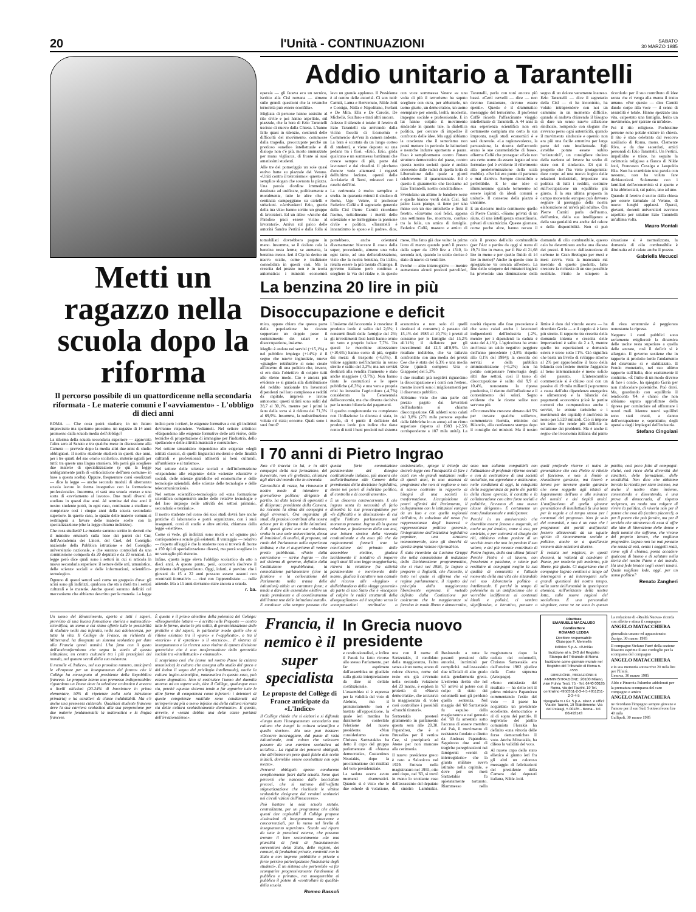20
l'Unità - CONTINUAZIONI
SABATO
30 MARZO 1985
Metti un ragazzo nella scuola dopo la riforma
Il percorso possibile di un quattordicenne nella secondaria riformata - Le materie comuni e l'«avviamento» - L'obbligo di dieci anni
ROMA — Che cosa potrà studiare, in un futuro imprecisato ma speriamo prossimo, un ragazzo di 14 anni promosso dalla scuola media dell'obbligo?
La riforma della scuola secondaria superiore — approvata l'altra sera al Senato e tra qualche mese in discussione alla Camera — prevede dopo la media altri due anni di studio obbligatori. Il nostro studente studierà in questi due anni, per i tre quarti del suo orario scolastico, materie uguali per tutti: tra queste una lingua straniera. Ma potrà già scegliere due materie di specializzazione (e qui la legge ambiguamente parla di «articolazione dell'area comune» in base a questa scelta). Oppure, frequentare corsi «realizzati — dice la legge — anche secondo moduli di alternanza scuola lavoro in forma integrativa con la formazione professionale». Insomma, ci sarà una scuola «vera» e una sorta di «avviamento al lavoro». Due modi diversi di studiare in questi due anni. Al termine del due anni il nostro studente potrà, in ogni caso, continuare a studiare e completare così i cinque anni della scuola secondaria superiore. In questo caso, lo spazio delle materie comuni si restringerà a favore delle materie scelte con la specializzazione (che la legge chiama indirizzo).
Che cosa studierà? Le materie saranno scritte in decreti che il ministro emanerà sulla base dei pareri del Cnr, dell'Accademia dei Lincei, del Cnel, del Consiglio nazionale della Pubblica istruzione e del Consiglio universitario nazionale, e che saranno controllati da una commissione composta da 20 deputati e da 20 senatori. La legge però dice quali sono i settori in cui si articola la nuova secondaria superiore: il settore delle arti, umanistico, delle scienze sociali e delle informazioni, scientifico-tecnologico.
Ognuno di questi settori sarà come un grappolo d'uva: gli acini sono gli indirizzi, qualcosa che sta a metà tra i settori culturali e le materie. Anche questi saranno definiti col meccanismo che abbiamo descritto per le materie. La legge indica però i criteri, le esigenze formative a cui gli indirizzi dovranno rispondere. Vediamoli. Nel settore artistico: «Rispondono alle esigenze formative delle arti visive, delle tecniche di progettazione di immagine per l'industria, dello spettacolo e delle attività musicali e coreutiche».
Nel settore umanistico rispondono alle esigenze «degli istituti classici, di quelli linguistici moderni e delle finalità culturali e professionali attinenti ai beni culturali, all'ambiente e al turismo».
Nel settore delle scienze sociali e dell'informazione «rispondono alle esigenze» delle «scienze educative e sociali, delle scienze giuridiche ed economiche e delle tecnologie aziendali, delle scienze delle tecnologie e delle telecomunicazioni».
Nel settore scientifico-tecnologico ad «una formazione scientifica comprensiva anche delle relative tecnologie e del loro impiego nelle attività dei settori primario, secondario e terziario».
Il nostro studente nel corso dei suoi studi dovrà fare anche pratiche di laboratorio e potrà organizzare, con i suoi insegnanti, corsi di studio e altre attività, chiamate dalla legge «elettive».
Come si vede, gli indirizzi sono molti e ad ognuno può corrispondere a scuole già esistenti. Il vantaggio — relativo — rispetto all'oggi è che lo studente non si troverà di fronte a 150 tipi di specializzazione diversi, ma potrà scegliere in un ventaglio più ristretto.
Infine, questa legge eleva l'obbligo scolastico da otto a dieci anni. A questo punto, però, occorrerà risolvere il problema dell'apprendistato. Oggi, infatti, è previsto che i giovani da 15 a 22 anni possano essere assunti con «contratti formativi» — cioè con l'apprendistato — nelle aziende. Ma a 15 anni dovranno stare ancora a scuola.
r. ba.
Addio unitario a Tarantelli
operaia — gli faceva eco un tecnico, iscritto alla Cisl romana — almeno sulle grandi questioni che la revanche terrorista può essere sconfitta».
Migliaia di persone hanno assistito al rito civile e poi hanno aspettato, sul piazzale, che la bara di Ezio Tarantelli uscisse di nuovo dalla Chiesa. L'hanno fatto quasi in silenzio, coscienti delle difficoltà del movimento, commosse dalla tragedia, preoccupate perché un prezioso «anello» intellettuale e di dialogo non c'è più, morto ammazzato per mano vigliacca, di fronte ai suoi amatissimi studenti.
Alle tre del pomeriggio un sole quasi estivo batte su piazzale del Verano. «Uniti contro il terrorismo»: questo è il semplice slogan che sovrasta la piazza. Una parola d'ordine immediata destinata ad unificare, politicamente e moralmente, tutte le altre che a centinaia campeggiano su cartelli e striscioni. «Arrivederci Ezio, grazie della tua vita» hanno scritto un gruppo di lavoratori. Ed un altro: «Anche dal Paradiso puoi essere vicino al lavoratori». Arriva sul palco delle autorità Sandro Pertini e dalla folla si leva un grande applauso. Il Presidente è al centro delle autorità. Ci son tutti: Carniti, Lama e Benvenuto, Nilde Jotti e Cossiga, Natta e Napolitano, Forlani e De Mita, Ella e De Carolis, De Michelis, Scalfaro e tanti altri ancora.
Adesso il silenzio è totale: il feretro di Ezio Tarantelli sta arrivando dalla vicina facoltà di Economia e Commercio dov'era la camera ardente. La bara è scortata da un lungo corteo di studenti, e viene deposta su una pedana tra i fiori. «Ezio, Ezio, grida qualcuno e un sommesso battimani che cresce sempre di più, parte dai lavoratori e dai cittadini. Il picchetto d'onore vede alternarsi i ragazzi dell'ultima lezione, operai delle Acciaierie di Terni, minatori con i caschi dell'Eni.
La cerimonia è molto semplice e svelta. In quaranta minuti il sindaco di Roma, Ugo Vetere, il professor Federico Caffè e il segretario generale della Cisl Pierre Carniti ricordano l'uomo, sottolineano i meriti dello scienziato e ne tratteggiano la passione civile e politica. «Tarantelli è innanzitutto lo sposo e il padre», dice, con voce sommessa Vetere «e una volta di più il terrorismo ha saputo scegliere con cura, per abbatterlo, un uomo giusto, un democratico, un uomo esemplare per onestà, lealtà, modestia, impegno sociale e professionale. E in lui hanno colpito il movimento sindacale in quanto tale, la dialettica politica, per cercare di impedire il confronto delle idee. Ma oggi abbiamo la coscienza che il terrorismo non potrà mettere in pericolo le istituzioni e neanche indurre sgomento e paura. Esso è semplicemente contro l'intera struttura democratica del paese, contro questa nostra società quale è andata crescendo dalle radici di quella lotta di Liberazione della quale a giorni celebreremo il quarantennale. Ed è questo il giuramento che facciamo ad Ezio Tarantelli, nostro concittadino».
Sventolano un attimo le bandiere rosse e quelle bianco verdi della Cisl. Sul palco Luca piange, si tiene per una mano con un suo amichetto e fissa il feretro. «Eravamo così felici, appena una settimana fa», mormora, confuso tra la folla, un amico di famiglia. Federico Caffè, maestro e amico di Tarantelli, parla con toni ancora più bassi. «Certi cervelli — dice — non devono funzionare, devono essere spenti». Questo è il drammatico messaggio del terrorismo. Il professor Caffè ricorda l'affascinante viaggio intellettuale di Tarantelli. A 44 anni la sua esperienza scientifica non era certamente compiuta ma certo la sua impronta, negli studi economici è e sarà durevole. «La ragionevolezza, la persuasione, la ricerca dell'accordo erano le sue caratteristiche di base», afferma Caffè che prosegue: «Ezio non era certo uomo da essere legato ad una formula» (ed è evidente il riferimento alla predeterminazione della scala mobile). «Per lui era punto di partenza e mai d'arrivo. Sempre discutibile e perfettibile. E le sue idee ci illumineranno quando torneremo ad essere ispirati da ideali comuni e unitari». Il consenso della piazza è unanime.
E un discorso molto commosso quello di Pierre Carniti. «Siamo privati di un aiuto, di una intelligenza straordinaria, privati di un'amicizia. Queste giornate, come poche altre, hanno recato il segno di un dolore veramente inatteso. Ezio Tarantelli — dice il segretario della Cisl — ci ha incontrato, ha voluto intraprendere con noi un cammino in un momento difficile, quando si andava chiarendo il bisogno di dare un senso nuovo all'azione sindacale, rompendo con slogans che avevano perso ogni autenticità, quando il movimento sindacale e operaio non era più una facile attrattiva per larga parte del ceto intellettuale. Egli avrebbe potuto essere subito "un'autorità", un consigliere titolato della nazione ed invece ha scelto di stare con il sindacato. Di qui il progetto che l'ha visto protagonista: dare corpo ad una nuova logica delle relazioni industriali, impostare una politica di tutti i redditi, costruire sull'occupazione un equilibrio più giusto. E la sua ultima proposta in campo monetario europeo può davvero segnare il passaggio della nostra elaborazione ad un'età più adulta». Ora Pierre Carniti parla dell'uomo, dell'amico, della sua intelligenza e della sua genialità ma anche del calore e della disponibilità. Non si può ricordarlo per il suo contributo di idee senza che ci venga alla mente il tratto umano. «Per questo — dice Carniti dando corpo alla voce — il senso di assurdità è totale. Hanno spezzato una vita, calpestato una famiglia, ferito un movimento, per sparare su un'idea».
Poi il rito religioso. Pochissime persone sono potute entrare in chiesa. Il rito è stato celebrato dal vescovo ausiliario di Roma, mons. Clemente Riva, e da due sacerdoti, amici personali di Ezio Tarantelli. Un Pertini, impallidito e triste, ha seguito la cerimonia religiosa a fianco di Nilde Jotti, Francesco Cossiga e Leopoldo Elia. Non ha scambiato una parola con nessuno, non ha voluto fare dichiarazioni. Solamente con i familiari dell'economista si è aperto e li ha abbracciati, sul palco, uno ad uno.
Quando il feretro è uscito dalla chiesa per essere tumulato al Verano, di nuovo lunghi applausi. Operai, giovani, docenti universitari avevano aspettato per salutare Ezio Tarantelli un'ultima volta.
Mauro Montali
tomobilisti dovrebbero pagare in meno. Insomma, se il dollaro cala la benzina resta ferma; se aumenta, la benzina cresce. Ieri il Cip ha deciso un nuovo scatto, come è tradizione consolidata in questi casi. Ma la crescita del prezzo non è in teoria automatica: i ministri economici potrebbero, anche orientarsi diversamente: bloccare il costo della super, procedendo, almeno una volta ogni tanto, ad una defiscalizzazione, visto che la nostra benzina, fra l'altro, risulta essere la più tassata d'Europa. Il governo italiano però continua a scegliere la via del rialzo e, in questo mese, l'ha fatto già due volte: la prima l'otto di marzo quando portò il prezzo della super da 1290 lire a 1310, la seconda ieri, quando lo scatto deciso è stato di nuovo di venti lire.
Perché — altro interrogativo — mentre aumentano alcuni prodotti petroliferi, cala il prezzo dell'olio combustibile (per l'Atz a partire da oggi si tratta di 19,71 lire in meno, per il Btz di 21,68 lire in meno e per quello fluido di 14 lire in meno)? Anche in questo caso la spiegazione va cercata all'estero. La fine dello sciopero dei minatori inglesi ha provocato una diminuzione della domanda di olio combustibile, questo calo ha determinato anche una discesa dei prezzi. Il blocco dell'estrazione di carbone in Gran Bretagna per mesi e mesi aveva, vista la mancanza sul mercato di questo prodotto, fatto crescere la richiesta di un suo possibile sostituto. Finito lo sciopero la situazione si è normalizzata, la domanda di olio combustibile è diminuita ed è calato anche il prezzo.
Gabriella Mecucci
La benzina 20 lire in più
Disoccupazione e deficit
mico, appare chiaro che questa parte della popolazione ha dovuto sopportare un doppio peso: il contenimento dei salari e la disoccupazione, insieme.
Meglio è andata nei servizi (+15,1%) e nel pubblico impiego (+14%): è il segno che nuove ingiustizie, nuove «giungle» retributive si sono create all'interno di una politica che, invece, si era data l'obiettivo di colpire tutti allo stesso modo. Ciò è ancora più evidente se si guarda alla distribuzione del reddito nazionale tra lavoratori dipendenti nel loro complesso e redditi da capitale, impresa e lavoro autonomo: questi ultimi sono saliti dal 28,7 al 30,1%, mentre per i primi la fetta della torta si è ridotta dal 71,3% al 69,9%. Insomma, la redistribuzione voluta c'è stata; eccome. Quali sono i suoi frutti?
L'insieme dell'economia è cresciuta: il prodotto lordo è salito del 2,6%; i consumi finali delle famiglie del 2%; gli investimenti fissi lordi hanno avuto un vero e proprio balzo: 7,7%. Tra questi le macchine attrezzature (+10,6%) hanno corso di più, seguite dai mezzi di trasporto (+6,6%). Il valore aggiunto nell'industria in senso stretto è salito del 3,3%; ma nei servizi destinati alla vendita l'aumento è stato anche maggiore (+3,7%). Non hanno tirato le costruzioni e le opere pubbliche (-0,3%) e una vera e propria crisi ha investito l'agricoltura (-4,7%) considerata la Cenerentola dell'economia, ma che diventa decisiva per la nostra bilancia dei pagamenti.
Il quadro congiunturale va completato con l'inflazione: la discesa è stata, in media, di 4 punti: il deflatore del prodotto lordo (un indice che tiene conto di tutti i beni prodotti nel sistema economico e non solo di quelli destinati al consumo) è passato dal 15,1% del 1983 al 10,7%; i prezzi al consumo per le famiglie dal 15,2% all'11%; il deflatore per gli investimenti dal 12,3 all'8,9%. Un risultato indubbio, che va tuttavia confrontato con una media dei prezzi Cee che è stata del 6,3% e una media Ocse (quindi compresi Usa e Giappone) del 5,3%.
I due risultati più negativi riguardano la disoccupazione e i conti con l'estero, mentre incerti sono i miglioramenti per il disavanzo pubblico.
Abbiamo visto che una parte del prezzo pagato dai lavoratori dell'industria si chiama disoccupazione. Gli addetti sono calati del 3,8% (271 mila persone espulse dalle fabbriche in un anno) ad un ritmo superiore rispetto al 1983 (-2,5% corrispondente a 187 mila unità). La novità rispetto alle fase precedente è che sono calati anche i lavoratori indipendenti dell'industria (-2%, mentre per i dipendenti la caduta è stata del 4,1%). L'agricoltura ha avuto anch'essa un saldo negativo peggiore dell'anno precedente (-3,8% rispetto allo 0,1% del 1984); la crescita dei servizi e della pubblica amministrazione (+6,2%) non ha potuto compensare l'emorragia degli altri due settori, così il tasso di disoccupazione è salito dal 9,9 al 10,4%, nonostante la ripresa produttiva, il rientro dall'inflazione e il contenimento dei salari. Segno evidente che le ricette solite non servono più.
«Occorrerebbe crescere almeno del 5% per trovare qualche sollievo», commentava Romita, ministro del Bilancio, alla conferenza stampa dopo il consiglio dei ministri. Ma il nostro limite è dato dal vincolo estero — ha ricordato Goria — e il cappio si è fatto più stretto. Il rapporto tra crescita della domanda interna e crescita delle importazioni è salito da 2 a 3, mentre quello tra esportazioni e domanda estera è sceso sotto l'1%. Ciò significa che basta un livello di sviluppo attorno al 2% per approfondire il buco della bilancia con l'estero mentre l'aggancio al treno internazionale è meno solido del passato. L'interscambio commerciale si è chiuso così con un passivo di 19 mila miliardi (soprattutto a causa dell'alta dipendenza energetica e alimentare) e la bilancia dei pagamenti economica (cioè le partite correnti che comprendono anche i servizi, le entrate turistiche e i movimenti dei capitali) è anch'essa in rosso per 5.520 miliardi. Ciò ci impone un tetto che rende più difficile la soluzione dei problemi. Ma è anche il segno che l'economia italiana dal punto di vista strutturale è peggiorata nonostante la ripresa.
Neppure i conti pubblici sono seriamente migliorati: la dinamica delle uscite resta superiore a quella delle entrate, così il deficit si è allargato. Il governo sostiene che in rapporto al prodotto lordo l'andamento del disavanzo si è stabilizzato. Il Fondo monetario, nel suo ultimo rapporto sull'Italia, dice esattamente il contrario. «È frutto di un modo diverso di fare i conti», ha spiegato Goria per non rinfocolare polemiche. Può darsi. Ma, guardando con equilibrio il rendiconto '84, è chiaro che non abbiamo saputo approfittare della ripresa per cominciare ad affrontare i nostri mali. Mentre nuovi squilibri sono stati creati, a danno dell'occupazione e, soprattutto, degli operai e degli impiegati dell'industria.
Stefano Cingolani
I 70 anni di Pietro Ingrao
Non c'è traccia in lui, e in altri compagni della sua formazione, del burocrate, non c'è grettezza, chiusura agli altri del mondo che lo circonda.
Giornalista di razza, ha rinnovato il nostro modo di intendere il giornalismo politico; dirigente di partito, ha dato lezioni di operosità e di diligenza; presidente della Camera, ha riscosso la stima dei compagni e degli avversari. Ora organizza gli studi, dà preziosi contributi alla nostra azione per la riforma delle istituzioni. È di questi giorni una sua relazione, svolta in una sede universitaria, densa di intuizioni, di analisi, di proposte, sul ruolo del Parlamento nella esperienza italiana, e che ci auguriamo di vedere presto pubblicata. «Parto dalla convinzione — scrive Ingrao — che nel sistema di governo, definito dalla Costituzione repubblicana, la connotazione parlamentare (cioè la funzione e la collocazione del Parlamento nella trama delle istituzioni) abbia un carattere forte; e tenda a dare alle assemblee elettive un ruolo preminente e di coordinamento dell'intera rete delle istituzioni statali». E continua: «Ho sempre pensato che questa forte connotazione parlamentare del disegno costituzionale italiano, più ancora che nell'attribuzione alle Camere della preminenza della decisione legislativa, stesse nei poteri di indirizzo politico, di controllo e di coordinamento».
È un discorso controcorrente. E che Ingrao senta la necessità di farlo dimostra la sua preoccupazione per «le difficoltà e le diminuzioni» di cui soffre l'istituto parlamentare nel momento presente. Ingrao dà in questa relazione, a fondamento della sua tesi, una lettura storica della vicenda costituzionale e da essa più che da ragionamenti formali trae la conclusione del primato delle assemblee elettive, giudica lucidamente il tentativo di imporre negli anni 50 una legge maggioritaria, ritrova la relazione fra attività parlamentare e movimento delle masse, giudica il carattere non casuale del ricorso alle «leggine» e dell'abbandono della «legge generale» da parte di uno Stato che è «incapace di colpire le radici strutturali della diseguaglianza» ed è sospinto verso le «compensazioni retributive o assistenziali», spiega il trionfo dei decreti-legge con l'incapacità di fare i conti con «le grandi mutazioni reali» di questi anni, in una assenza di programmi che non si vogliono o non si sanno costruire in rapporto ai bisogni di una società in trasformazione. L'acquisizione di poteri effettivi del Parlamento, il collegamento con le istituzioni europee da un lato e con quelle regionali dall'altro, la soluzione del nesso fra rappresentanza degli interessi e rappresentanza politica generale, l'integrazione dell'iniziativa legislativa popolare, una struttura monocamerale, sono gli sbocchi di questa ampia visione riformatrice.
È stato ricordato da Luciano Gruppi che nella commissione di redazione della Dichiarazione programmatica, che si riunì nel 1956, fu Ingrao a proporre a Togliatti, che l'accettò, il testo nel quale si afferma che «il regime parlamentare, il rispetto del principio della maggioranza liberamente espressa, il metodo definito dalla Costituzione per assicurare che le maggioranze si formino in modo libero e democratico, sono non soltanto compatibili con l'attuazione di profonde riforme sociali e con la costruzione di una società socialista, ma agevolano e assicurano, nelle condizioni di oggi, la conquista della maggioranza da parte dei partiti della classe operaia, il contatto e la collaborazione con altre forze sociali e politiche, l'avvento di una nuova classe dirigente». È certamente un testo fondamentale e anticipatore.
Perché in un anniversario che dovrebbe essere festoso e augurale, ed anche un po' ironico, come si usa, per amicizia, e per sottrarsi al disagio dei riti, abbiamo voluto parlare di un vecchio testo che non ha perduto il suo valore, e del più recente contributo di Pietro Ingrao, della sua ultima fatica? Perché Pietro è al lavoro, con freschezza e passione, e niente può restituire ai compagni meglio la sua qualità di comunista e l'attuale momento della sua vita che situandolo nel suo laboratorio politico e intellettuale. E perché in tempo di polemiche su un antifascismo che si vorrebbe indifferente ai contenuti ideali e politici, ci sembra significativo, e istruttivo, pensare a quali profonde riserve si nutra la generazione che con Pietro si ribellò al fascismo, e non si limitò a rivendicare garanzie, ma lavorò e lavora per inverare quelle garanzie che sono soggette agli istanti al logoramento dell'uso e alle minacce dei nemici e dei tiepidi amici. L'antifascismo di quella giovane generazione di intellettuali fu una lotta per le regole e al tempo stesso per i contenuti del progresso. Non fu solo del comunisti, e non è un caso che i programmi dei partiti antifascisti fossero attraversati da un uguale spirito di rinnovamento sociale e politico, anche se a quell'ansia vennero date soluzioni diverse.
È restata nei migliori, in questi decenni, la volontà di cambiare il Paese, per renderlo più moderno, più libero, più giusto. Ci auguriamo che il compagno Ingrao continui a lungo ad interrogarsi e ad interrogarci sulle grandi questioni del nostro tempo, sulla sorte dell'umanità in quest'epoca atomica, sull'orizzonte della nostra lotta, sulle nuove ragioni del socialismo. È una personalità singolare, come ve ne sono in questo partito, così poco fatto di compagni-cliché, così ricco della diversità dei caratteri, delle formazioni, delle sensibilità. Non dico che abbiamo trovato la ricetta per stare insieme, ma anche il nostro stare insieme, consentendo e dissentendo, è una prova di democrazia, di rispetto reciproco, un modo non volgare di vivere la politica, di viverla non per il potere che essa dà (scabro piacere!), o per il potere che può fornire, ma per il servizio che attraverso di essa si offre alle idee di liberazione delle donne e degli uomini che soffrono, che vivono del proprio lavoro, che vogliono progredire. Ingrao non ha mai pensato che senza di essi, senza i soggetti reali, come egli li chiama, possa accadere qualcosa di buono e di salutare nella storia del nostro Paese e del mondo. Ha una fede tenace negli esseri umani. Quale migliore lode, oggi, per un uomo politico?
Renato Zangheri
Un uomo del Rinascimento, aperto a tutti i saperi, provvisto di una buona formazione storica e matematico-scientifica, un uomo a cui siano offerte tutte le possibilità di studiare nella sua infanzia, nella sua adolescenza, per tutta la vita. Il Collège de France, su richiesta di Mitterrand, ha disegnato un sistema scolastico per dare alla Francia questi uomini. L'ha fatto con il gusto dell'anticonformismo che segna la storia di questa istituzione, un centro culturale tra i più prestigiosi del mondo, nel quattro secoli della sua esistenza.
Il mensile «L'Indice», nel suo prossimo numero, anticiperà le «Proposte per un insegnamento del futuro» che il Collège ha consegnato al presidente della Repubblica francese. Le proposte hanno una premessa indispensabile: riguardano un Paese dove la selezione scolastica è ancora a livelli altissimi (20-24% di bocciature in prima elementare, 50% di ripetenze nella sola istruzione primaria) e ha caratteri di classe indubitabili. Ma c'è anche una premessa culturale. Qualsiasi studente francese deve la sua carriera scolastica alla sua propensione per due materie fondamentali: la matematica e la lingua francese.
È questo è il primo obiettivo della polemica del Collège: «Bisognerebbe lottare — è scritto nelle Proposte — contro tutte le forme, anche le più sottili, di gerarchizzazione delle pratiche e del saperi, in particolar modo quelle che si ritiene esistano tra il «puro» e l'«applicato», o tra il «teorico» e il «pratico» o il «tecnico»... Il sistema di insegnamento e la ricerca sono vittime di questa divisione gerarchica che è una trasformazione della gerarchia sociale tra «intellettuale» e «manuale».
E scopriamo così che (come nel nostro Paese la cultura umanistica) la cultura che assegna allo studio del greco e del latino il segno del privilegio intellettuale), anche la cultura logico-scientifica, matematica in questo caso, può essere dogmatica. Non si costruisce l'uomo del duemila attorno ad un sapere solo, dice il Collège, qualunque esso sia, perché «questo sistema tende a far apparire tutte le altre forme di competenza come inferiori: i detentori di queste competenze mutilate sono condannati ad un'esperienza più o meno infelice sia della cultura ricevuta sia della cultura scolasticamente dominante». E questo, avverte, è «senza dubbio una delle cause portanti dell'irrazionalismo».
Francia, il nemico è il super specialista
Le proposte del Collège di France anticipate da «L'Indice»
Il Collège chiede che si elabori e si diffonda «lungo tutto l'insegnamento secondario una cultura che integri la cultura scientifica e quella storica». Ma non può bastare: «Occorre incoraggiare, dal punto di vista istituzionale, tutti coloro che volessero passare da una carriera scolastica ad un'altra... La rigidità dei percorsi obbligati, che attribuisce un peso quasi fatale alle scelte iniziali, dovrebbe essere combattuta con ogni mezzo».
Percorsi obbligati: spesso conducono semplicemente fuori dalla scuola. Sono quei percorsi che nascono dalle bocciature precoci, che si nutrono dell'«effetto stigmatizzazione che rinchiude le vittime scolastiche designate dai verdetti scolastici nei circoli viziosi dell'insuccesso».
Può bastare la sola scuola statale, centralizzata, per un programma che abbia questi due capisaldi? Il Collège propone «istituzioni di insegnamento autonome e concorrenziali, per lo meno nel livello di insegnamento superiore». Scuole «al riparo da tutte le pressioni esterne, che possano trovare il loro sostentamento «da una pluralità di fonti di finanziamento: sovvenzioni dello Stato, delle regioni, dei comuni, di fondazioni private, contratti con lo Stato o con imprese pubbliche e private o forse persino partecipazione finanziaria degli studenti». È un sistema che porterebbe «a far scomparire progressivamente l'antinomia di pubblico e privato», ma assegnerebbe al pubblico il potere di «controllare la qualità» della scuola.
Romeo Bassoli
In Grecia nuovo presidente
e costituzionalisti, e infine il Pasok ha fatto ricorso allo stesso Parlamento, per far esprimere dall'assemblea un giudizio sulla giusta interpretazione da dare al dettato costituzionale.
L'assemblea si è espressa per la validità del voto di Alebras, ma il pronunciamento non è bastato all'opposizione, la quale ieri mattina ha duramente contestato l'elezione del nuovo presidente. «Non consideriamo eletto Christos Sartzetakis» ha detto il capo del gruppo parlamentare di «Nuova democrazia», Costantinos Ntsotakis, dopo la proclamazione dei risultati del voto presidenziale.
La seduta aveva avuto momenti drammatici. Quando si è visto che le due schede di votazione, una con il nome di Sartzetakis, il candidato della maggioranza, l'altra senza alcun nome, erano di colore diverso, come del resto era già avvenuto nella seconda votazione del 23 marzo, è esplosa la protesta di «Nuova democrazia», che accusava la maggioranza di voler così controllare i possibili «franchi tiratori».
Sartzetakis presterà giuramento in parlamento questa sera alle 20,30. Papandreu, che è a Bruxelles per il vertice Cee, si precipiterà ad Atene per non mancare alla cerimonia.
Il nuovo presidente greco è nato a Salonicco nel 1929. Entrato nella magistratura nel 1955, otto anni dopo, nel '63, si trovò in mano lo scottante caso dell'assassinio del deputato di sinistra Lambrakis. Resistendo a tutte le pesanti pressioni delle autorità, incriminò per complicità nell'assassinio due ufficiali di alto grado nella gendarmeria greca. L'estrema destra che nel '67 arrivò al potere con il colpo di stato dei colonnelli non gli perdonò quella sentenza. Nel maggio del '68 Sartzetakis fu espulso dalla magistratura e nel gennaio del '69 fu arrestato sotto l'accusa di essere membro del Pak, il movimento di resistenza fondato e diretto da Andreas Papandreu. Seguirono due anni di tragiche peregrinazioni nei famigerati «centri di interrogatorio» che la giunta militare aveva istituito nella capitale, e dove per sei mesi Sartzetakis fu spietatamente torturato. Riammesso nella magistratura dopo la caduta dei colonnelli, Christos Sartzetakis era dall'ottobre 1982 giudice della Corte suprema (Areopago).
«Sono entusiasta del risultato — ha detto ieri il primo ministro Papandreu commentando l'esito del voto — Il paese ha acquistato un presidente eccellente, democratico e al di sopra dei partiti». Il segretario del partito comunista Florakis ha definito «una vittoria delle forze democratiche» il voto. Anche Mitsotakis, ha difeso la validità del voto.
Al nuovo capo dello stato ellenico è giunto ieri fra gli altri un caloroso messaggio di felicitazioni del presidente della Camera dei deputati italiana, Nilde Jotti.
Direttore
EMANUELE MACALUSO
Condirettore
ROMANO LEDDA
Direttore responsabile
Giuseppe F. Mennella
Editrice S.p.A. «l'Unità»
Iscrizione al n. 243 del Registro Stampa del Tribunale di Roma
Iscrizione come giornale murale nel Registro del Tribunale di Roma n. 4555
DIREZIONE, REDAZIONE E AMMINISTRAZIONE: 20100 Milano, viale Fulvio Testi, 75 - Tel. 6440 00185 Roma, via dei Taurini, 19 Tel. centralino 4950351-2-3-4-5 4951251-2-3-4-5
Tipografia N.I.GI. S.p.A. Direz. e uffici: Via dei Taurini, 19 Stabilimento: Via del Pelasgi, 5 00185 - Roma - Tel. 06/493143
La redazione di «Realtà Nuova» ricorda con affetto e stima il compagno
ANGELO MATACCHIERA
giornalista umano ed appassionato.
Zurigo, 30 marzo 1985
Il compagno Stefano Farrè della sezione Rissotto esprime il suo cordoglio per la scomparsa del compagno
ANGELO MATACCHIERA
e in sua memoria sottoscrive 20 mila lire per l'Unità.
Genova, 30 marzo 1985
Aldo e Pinuccia Palumbo addolorati per la prematura scomparsa del caro compagno e amico
ANGELO MATACCHIERA
ne ricordano l'impegno sempre giovane e l'amore per il suo Sud. Sottoscrivono lire 40 mila
Gallipoli, 30 marzo 1985